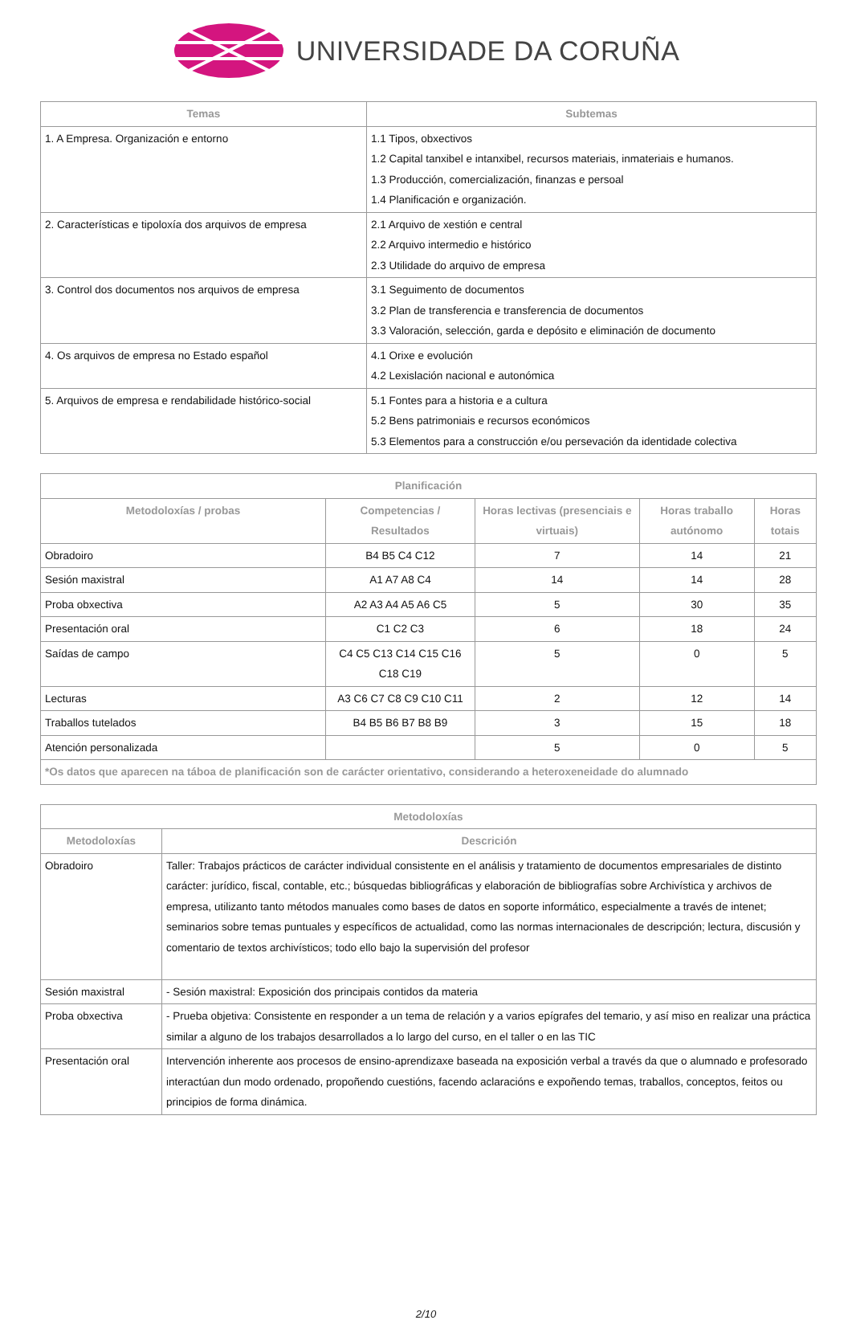UNIVERSIDADE DA CORUÑA
| Temas | Subtemas |
| --- | --- |
| 1. A Empresa. Organización e entorno | 1.1 Tipos, obxectivos 1.2 Capital tanxibel e intanxibel, recursos materiais, inmateriais e humanos. 1.3 Producción, comercialización, finanzas e persoal 1.4 Planificación e organización. |
| 2. Características e tipoloxía dos arquivos de empresa | 2.1 Arquivo de xestión e central 2.2 Arquivo intermedio e histórico 2.3 Utilidade do arquivo de empresa |
| 3. Control dos documentos nos arquivos de empresa | 3.1 Seguimento de documentos 3.2 Plan de transferencia e transferencia de documentos 3.3 Valoración, selección, garda e depósito e eliminación de documento |
| 4. Os arquivos de empresa no Estado español | 4.1 Orixe e evolución 4.2 Lexislación nacional e autonómica |
| 5. Arquivos de empresa e rendabilidade histórico-social | 5.1 Fontes para a historia e a cultura 5.2 Bens patrimoniais e recursos económicos 5.3 Elementos para a construcción e/ou persevación da identidade colectiva |
| Planificación | | | | |
| --- | --- | --- | --- | --- |
| Metodoloxías / probas | Competencias / Resultados | Horas lectivas (presenciais e virtuais) | Horas traballo autónomo | Horas totais |
| Obradoiro | B4 B5 C4 C12 | 7 | 14 | 21 |
| Sesión maxistral | A1 A7 A8 C4 | 14 | 14 | 28 |
| Proba obxectiva | A2 A3 A4 A5 A6 C5 | 5 | 30 | 35 |
| Presentación oral | C1 C2 C3 | 6 | 18 | 24 |
| Saídas de campo | C4 C5 C13 C14 C15 C16 C18 C19 | 5 | 0 | 5 |
| Lecturas | A3 C6 C7 C8 C9 C10 C11 | 2 | 12 | 14 |
| Traballos tutelados | B4 B5 B6 B7 B8 B9 | 3 | 15 | 18 |
| Atención personalizada | | 5 | 0 | 5 |
| *Os datos que aparecen na táboa de planificación son de carácter orientativo, considerando a heteroxeneidade do alumnado | | | | |
| Metodoloxías | |
| --- | --- |
| Metodoloxías | Descrición |
| Obradoiro | Taller: Trabajos prácticos de carácter individual consistente en el análisis y tratamiento de documentos empresariales de distinto carácter: jurídico, fiscal, contable, etc.; búsquedas bibliográficas y elaboración de bibliografías sobre Archivística y archivos de empresa, utilizanto tanto métodos manuales como bases de datos en soporte informático, especialmente a través de intenet; seminarios sobre temas puntuales y específicos de actualidad, como las normas internacionales de descripción; lectura, discusión y comentario de textos archivísticos; todo ello bajo la supervisión del profesor |
| Sesión maxistral | - Sesión maxistral: Exposición dos principais contidos da materia |
| Proba obxectiva | - Prueba objetiva: Consistente en responder a un tema de relación y a varios epígrafes del temario, y así miso en realizar una práctica similar a alguno de los trabajos desarrollados a lo largo del curso, en el taller o en las TIC |
| Presentación oral | Intervención inherente aos procesos de ensino-aprendizaxe baseada na exposición verbal a través da que o alumnado e profesorado interactúan dun modo ordenado, propoñendo cuestións, facendo aclaracións e expoñendo temas, traballos, conceptos, feitos ou principios de forma dinámica. |
2/10